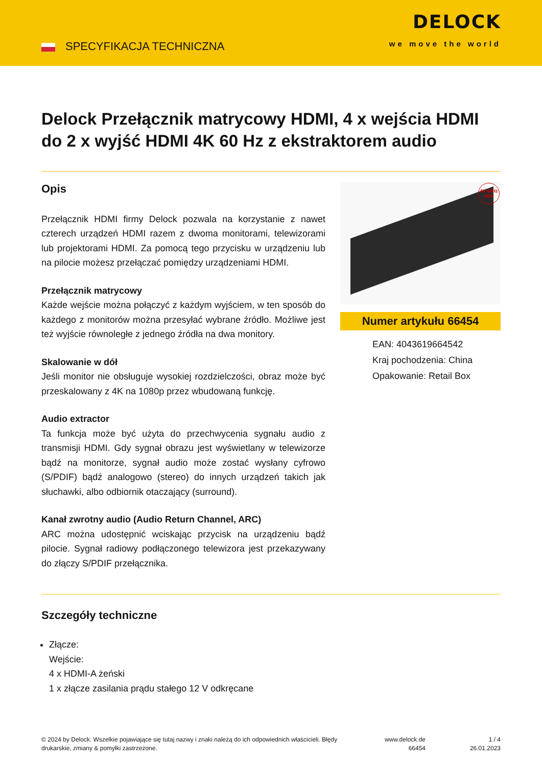SPECYFIKACJA TECHNICZNA
DELOCK
we move the world
Delock Przełącznik matrycowy HDMI, 4 x wejścia HDMI do 2 x wyjść HDMI 4K 60 Hz z ekstraktorem audio
Opis
Przełącznik HDMI firmy Delock pozwala na korzystanie z nawet czterech urządzeń HDMI razem z dwoma monitorami, telewizorami lub projektorami HDMI. Za pomocą tego przycisku w urządzeniu lub na pilocie możesz przełączać pomiędzy urządzeniami HDMI.
Przełącznik matrycowy
Każde wejście można połączyć z każdym wyjściem, w ten sposób do każdego z monitorów można przesyłać wybrane źródło. Możliwe jest też wyjście równoległe z jednego źródła na dwa monitory.
Skalowanie w dół
Jeśli monitor nie obsługuje wysokiej rozdzielczości, obraz może być przeskalowany z 4K na 1080p przez wbudowaną funkcję.
Audio extractor
Ta funkcja może być użyta do przechwycenia sygnału audio z transmisji HDMI. Gdy sygnał obrazu jest wyświetlany w telewizorze bądź na monitorze, sygnał audio może zostać wysłany cyfrowo (S/PDIF) bądź analogowo (stereo) do innych urządzeń takich jak słuchawki, albo odbiornik otaczający (surround).
Kanał zwrotny audio (Audio Return Channel, ARC)
ARC można udostępnić wciskając przycisk na urządzeniu bądź pilocie. Sygnał radiowy podłączonego telewizora jest przekazywany do złączy S/PDIF przełącznika.
4K 60Hz HDR
Numer artykułu 66454
EAN: 4043619664542
Kraj pochodzenia: China
Opakowanie: Retail Box
Szczegóły techniczne
Złącze:
Wejście:
4 x HDMI-A żeński
1 x złącze zasilania prądu stałego 12 V odkręcane
© 2024 by Delock. Wszelkie pojawiające się tutaj nazwy i znaki należą do ich odpowiednich właścicieli. Błędy drukarskie, zmiany & pomyłki zastrzeżone.
www.delock.de
66454
1 / 4
26.01.2023